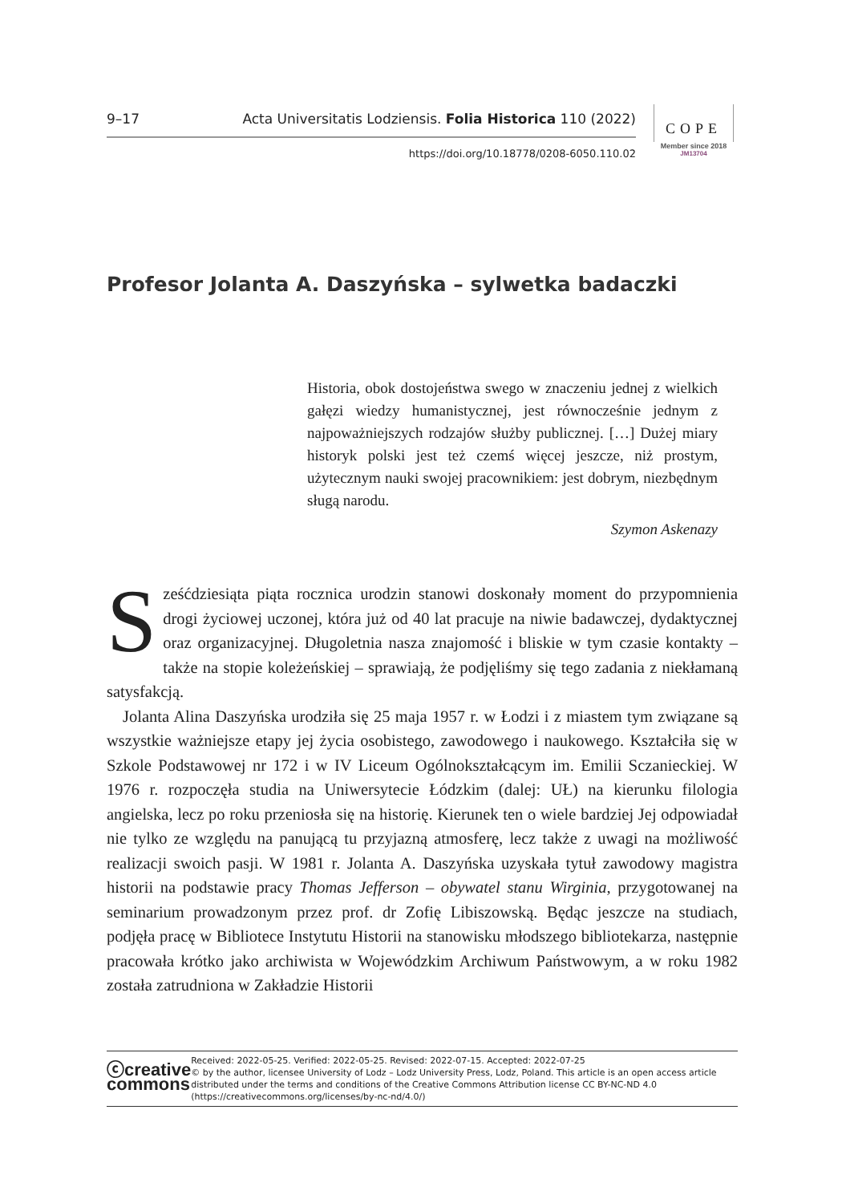9–17 Acta Universitatis Lodziensis. Folia Historica 110 (2022)
https://doi.org/10.18778/0208-6050.110.02
COPE
Member since 2018
JM13704
Profesor Jolanta A. Daszyńska – sylwetka badaczki
Historia, obok dostojeństwa swego w znaczeniu jednej z wielkich gałęzi wiedzy humanistycznej, jest równocześnie jednym z najpoważniejszych rodzajów służby publicznej. […] Dużej miary historyk polski jest też czemś więcej jeszcze, niż prostym, użytecznym nauki swojej pracownikiem: jest dobrym, niezbędnym sługą narodu.
Szymon Askenazy
Sześćdziesiąta piąta rocznica urodzin stanowi doskonały moment do przypomnienia drogi życiowej uczonej, która już od 40 lat pracuje na niwie badawczej, dydaktycznej oraz organizacyjnej. Długoletnia nasza znajomość i bliskie w tym czasie kontakty – także na stopie koleżeńskiej – sprawiają, że podjęliśmy się tego zadania z niekłamaną satysfakcją.
Jolanta Alina Daszyńska urodziła się 25 maja 1957 r. w Łodzi i z miastem tym związane są wszystkie ważniejsze etapy jej życia osobistego, zawodowego i naukowego. Kształciła się w Szkole Podstawowej nr 172 i w IV Liceum Ogólnokształcącym im. Emilii Sczanieckiej. W 1976 r. rozpoczęła studia na Uniwersytecie Łódzkim (dalej: UŁ) na kierunku filologia angielska, lecz po roku przeniosła się na historię. Kierunek ten o wiele bardziej Jej odpowiadał nie tylko ze względu na panującą tu przyjazną atmosferę, lecz także z uwagi na możliwość realizacji swoich pasji. W 1981 r. Jolanta A. Daszyńska uzyskała tytuł zawodowy magistra historii na podstawie pracy Thomas Jefferson – obywatel stanu Wirginia, przygotowanej na seminarium prowadzonym przez prof. dr Zofię Libiszowską. Będąc jeszcze na studiach, podjęła pracę w Bibliotece Instytutu Historii na stanowisku młodszego bibliotekarza, następnie pracowała krótko jako archiwista w Wojewódzkim Archiwum Państwowym, a w roku 1982 została zatrudniona w Zakładzie Historii
ⓒcreative
commons
Received: 2022-05-25. Verified: 2022-05-25. Revised: 2022-07-15. Accepted: 2022-07-25
© by the author, licensee University of Lodz – Lodz University Press, Lodz, Poland. This article is an open access article distributed under the terms and conditions of the Creative Commons Attribution license CC BY-NC-ND 4.0 (https://creativecommons.org/licenses/by-nc-nd/4.0/)